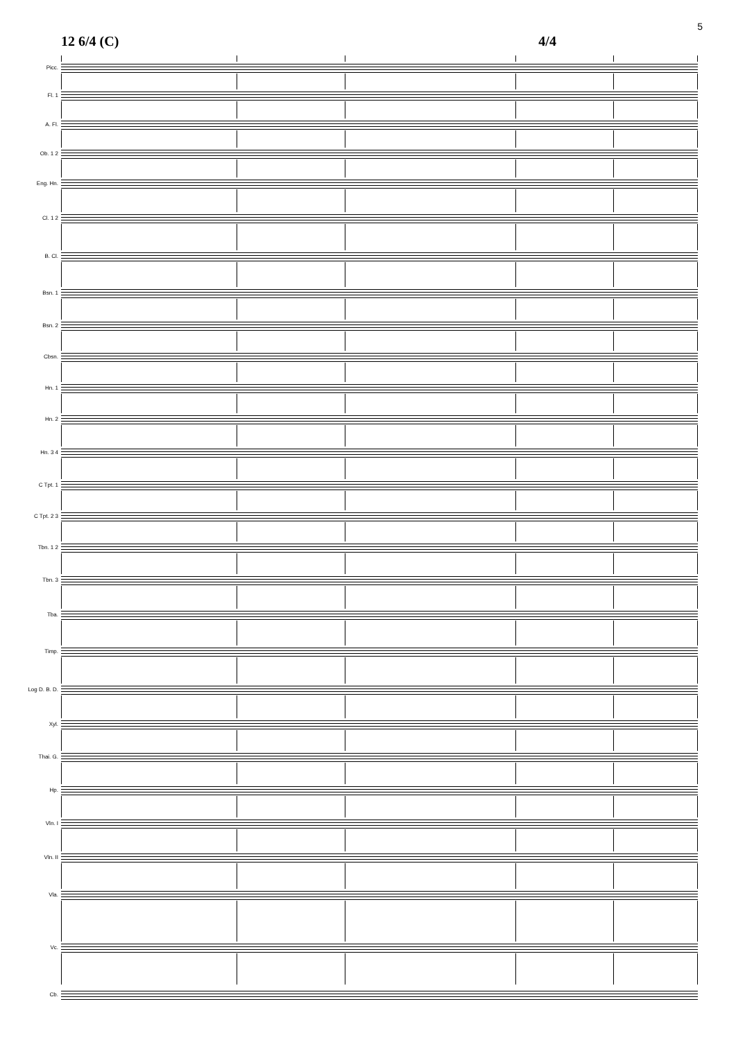5
12 6/4 (C) 4/4
Picc.
Fl. 1
A. Fl.
Ob. 1 2
Eng. Hn.
Cl. 1 2
B. Cl.
Bsn. 1
Bsn. 2
Cbsn.
Hn. 1
Hn. 2
Hn. 3 4
C Tpt. 1
C Tpt. 2 3
Tbn. 1 2
Tbn. 3
Tba.
Timp.
Log D. B. D.
Xyl.
Thai. G.
Hp.
Vln. I
Vln. II
Vla.
Vc.
Cb.